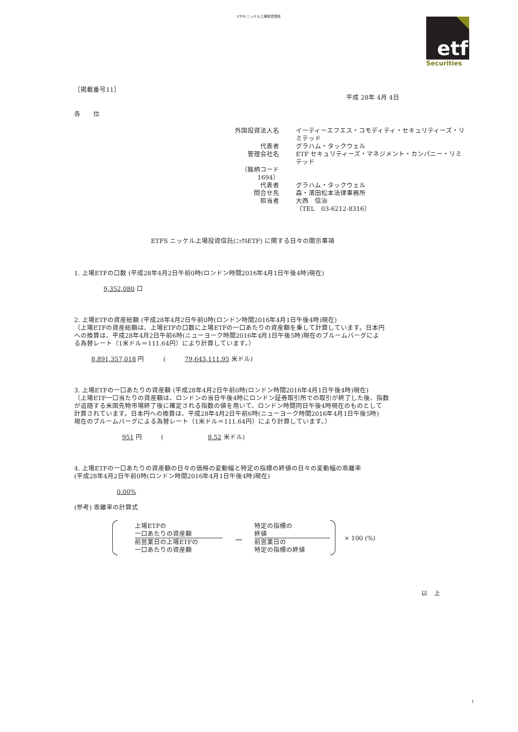ETFS ニッケル上場投資信託
etf
Securities
［掲載番号11］
平成 28年 4月 4日
各　　位
| 外国投資法人名 | イーティーエフエス・コモディティ・セキュリティーズ・リミテッド |
| 代表者 | グラハム・タックウェル |
| 管理会社名 | ETF セキュリティーズ・マネジメント・カンパニー・リミテッド |
| （銘柄コード 1694） | |
| 代表者 | グラハム・タックウェル |
| 問合せ先 | 森・濱田松本法律事務所 |
| 担当者 | 大西 信治 （TEL 03-6212-8316） |
ETFS ニッケル上場投資信託(ﾆｯｹﾙETF) に関する日々の開示事項
1. 上場ETFの口数 (平成28年4月2日午前0時(ロンドン時間2016年4月1日午後4時)現在)
9,352,080 口
2. 上場ETFの資産総額 (平成28年4月2日午前0時(ロンドン時間2016年4月1日午後4時)現在)
（上場ETFの資産総額は、上場ETFの口数に上場ETFの一口あたりの資産額を乗して計算しています。日本円
への換算は、平成28年4月2日午前6時(ニューヨーク時間2016年4月1日午後5時)現在のブルームバーグによ
る為替レート（1米ドル＝111.64円）により計算しています。）
8,891,357,018 円　　　(　　　79,643,111.95 米ドル)
3. 上場ETFの一口あたりの資産額 (平成28年4月2日午前0時(ロンドン時間2016年4月1日午後4時)現在)
（上場ETF一口当たりの資産額は、ロンドンの当日午後4時にロンドン証券取引所での取引が終了した後、指数
が追随する米国先物市場終了後に確定される指数の値を用いて、ロンドン時間同日午後4時現在のものとして
計算されています。日本円への換算は、平成28年4月2日午前6時(ニューヨーク時間2016年4月1日午後5時)
現在のブルームバーグによる為替レート（1米ドル＝111.64円）により計算しています。）
951 円　　　(　　　　　　　8.52 米ドル)
4. 上場ETFの一口あたりの資産額の日々の価格の変動幅と特定の指標の終値の日々の変動幅の乖離率
(平成28年4月2日午前0時(ロンドン時間2016年4月1日午後4時)現在)
0.00%
(参考) 乖離率の計算式
上場ETFの
一口あたりの資産額
前営業日の上場ETFの
一口あたりの資産額
－
特定の指標の
終値
前営業日の
特定の指標の終値
× 100 (%)
以　上
1